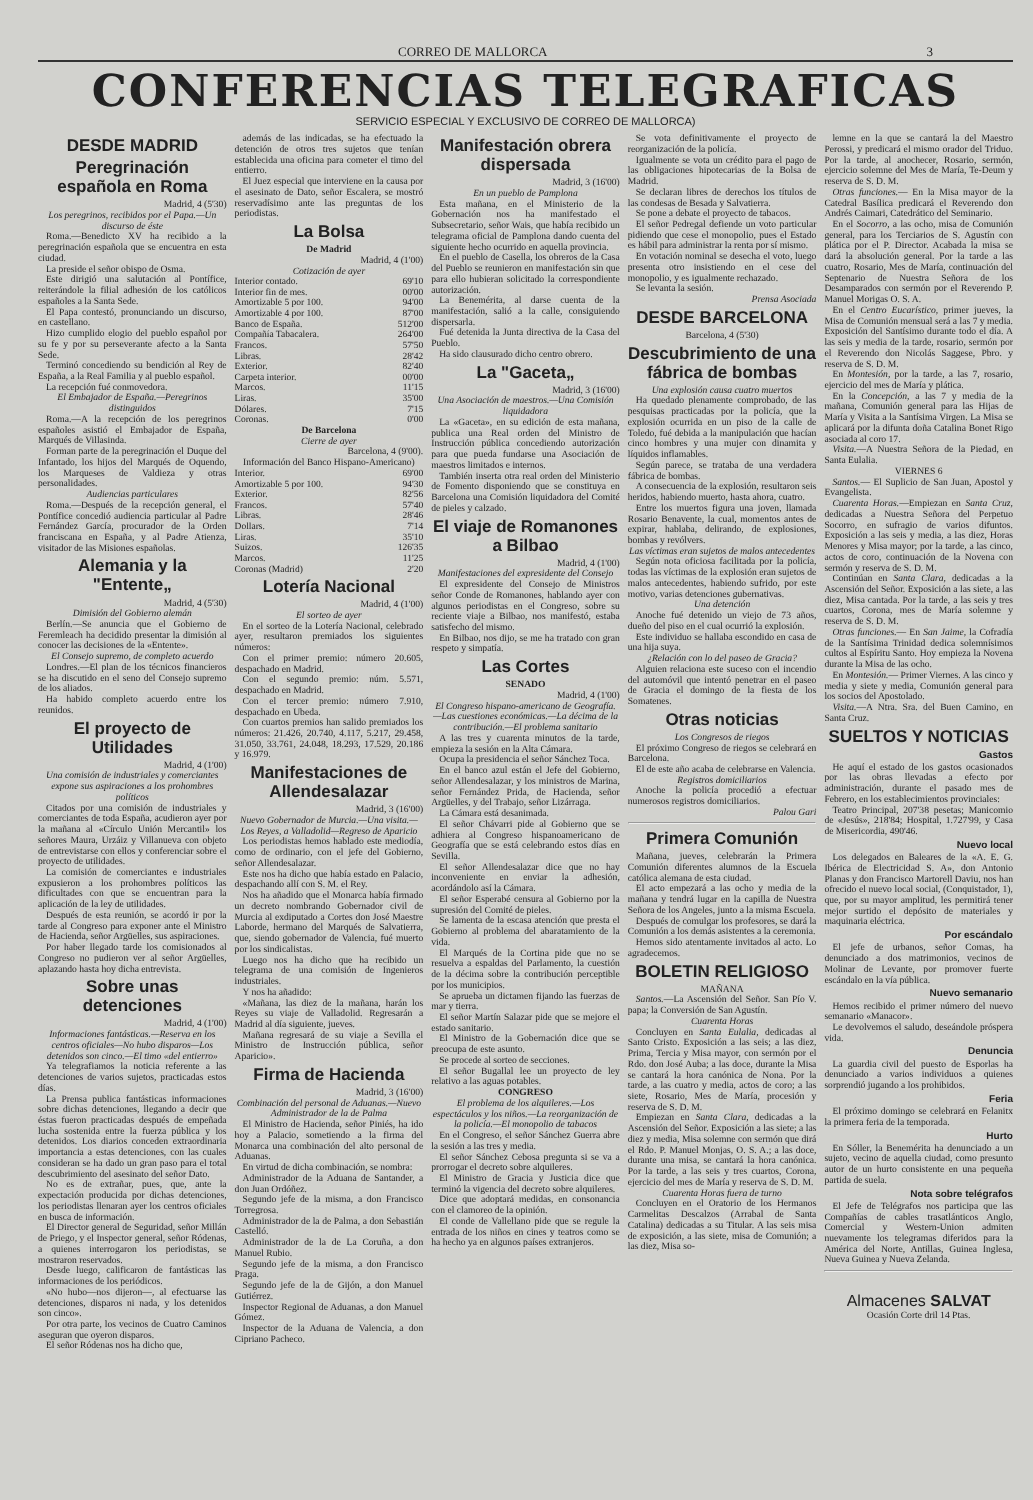CORREO DE MALLORCA 3
CONFERENCIAS TELEGRAFICAS
SERVICIO ESPECIAL Y EXCLUSIVO DE CORREO DE MALLORCA)
DESDE MADRID
Peregrinación española en Roma
Madrid, 4 (5'30)
Los peregrinos, recibidos por el Papa.—Un discurso de éste
Roma.—Benedicto XV ha recibido a la peregrinación española que se encuentra en esta ciudad.
La preside el señor obispo de Osma.
Este dirigió una salutación al Pontífice, reiterándole la filial adhesión de los católicos españoles a la Santa Sede.
El Papa contestó, pronunciando un discurso, en castellano.
Hizo cumplido elogio del pueblo español por su fe y por su perseverante afecto a la Santa Sede.
Terminó concediendo su bendición al Rey de España, a la Real Familia y al pueblo español.
La recepción fué conmovedora.
El Embajador de España.—Peregrinos distinguidos
Roma.—A la recepción de los peregrinos españoles asistió el Embajador de España, Marqués de Villasinda.
Forman parte de la peregrinación el Duque del Infantado, los hijos del Marqués de Oquendo, los Marqueses de Valdieza y otras personalidades.
Audiencias particulares
Roma.—Después de la recepción general, el Pontífice concedió audiencia particular al Padre Fernández García, procurador de la Orden franciscana en España, y al Padre Atienza, visitador de las Misiones españolas.
Alemania y la "Entente„
Madrid, 4 (5'30)
Dimisión del Gobierno alemán
Berlín.—Se anuncia que el Gobierno de Feremleach ha decidido presentar la dimisión al conocer las decisiones de la «Entente».
El Consejo supremo, de completo acuerdo
Londres.—El plan de los técnicos financieros se ha discutido en el seno del Consejo supremo de los aliados.
Ha habido completo acuerdo entre los reunidos.
El proyecto de Utilidades
Madrid, 4 (1'00)
Una comisión de industriales y comerciantes expone sus aspiraciones a los prohombres políticos
Citados por una comisión de industriales y comerciantes de toda España, acudieron ayer por la mañana al «Círculo Unión Mercantil» los señores Maura, Urzáiz y Villanueva con objeto de entrevistarse con ellos y conferenciar sobre el proyecto de utilidades.
La comisión de comerciantes e industriales expusieron a los prohombres políticos las dificultades con que se encuentran para la aplicación de la ley de utilidades.
Después de esta reunión, se acordó ir por la tarde al Congreso para exponer ante el Ministro de Hacienda, señor Argüelles, sus aspiraciones.
Por haber llegado tarde los comisionados al Congreso no pudieron ver al señor Argüelles, aplazando hasta hoy dicha entrevista.
Sobre unas detenciones
Madrid, 4 (1'00)
Informaciones fantásticas.—Reserva en los centros oficiales—No hubo disparos—Los detenidos son cinco.—El timo «del entierro»
Ya telegrafiamos la noticia referente a las detenciones de varios sujetos, practicadas estos días.
La Prensa publica fantásticas informaciones sobre dichas detenciones, llegando a decir que éstas fueron practicadas después de empeñada lucha sostenida entre la fuerza pública y los detenidos. Los diarios conceden extraordinaria importancia a estas detenciones, con las cuales consideran se ha dado un gran paso para el total descubrimiento del asesinato del señor Dato.
No es de extrañar, pues, que, ante la expectación producida por dichas detenciones, los periodistas llenaran ayer los centros oficiales en busca de información.
El Director general de Seguridad, señor Millán de Priego, y el Inspector general, señor Ródenas, a quienes interrogaron los periodistas, se mostraron reservados.
Desde luego, calificaron de fantásticas las informaciones de los periódicos.
«No hubo—nos dijeron—, al efectuarse las detenciones, disparos ni nada, y los detenidos son cinco».
Por otra parte, los vecinos de Cuatro Caminos aseguran que oyeron disparos.
El señor Ródenas nos ha dicho que,
además de las indicadas, se ha efectuado la detención de otros tres sujetos que tenían establecida una oficina para cometer el timo del entierro.
El Juez especial que interviene en la causa por el asesinato de Dato, señor Escalera, se mostró reservadísimo ante las preguntas de los periodistas.
La Bolsa
De Madrid
Madrid, 4 (1'00)
Cotización de ayer
| Interior contado. | 69'10 |
| Interior fin de mes. | 00'00 |
| Amortizable 5 por 100. | 94'00 |
| Amortizable 4 por 100. | 87'00 |
| Banco de España. | 512'00 |
| Compañía Tabacalera. | 264'00 |
| Francos. | 57'50 |
| Libras. | 28'42 |
| Exterior. | 82'40 |
| Carpeta interior. | 00'00 |
| Marcos. | 11'15 |
| Liras. | 35'00 |
| Dólares. | 7'15 |
| Coronas. | 0'00 |
De Barcelona
Cierre de ayer
Barcelona, 4 (9'00).
Información del Banco Hispano-Americano)
| Interior. | 69'00 |
| Amortizable 5 por 100. | 94'30 |
| Exterior. | 82'56 |
| Francos. | 57'40 |
| Libras. | 28'46 |
| Dollars. | 7'14 |
| Liras. | 35'10 |
| Suizos. | 126'35 |
| Marcos. | 11'25 |
| Coronas (Madrid) | 2'20 |
Lotería Nacional
Madrid, 4 (1'00)
El sorteo de ayer
En el sorteo de la Lotería Nacional, celebrado ayer, resultaron premiados los siguientes números:
Con el primer premio: número 20.605, despachado en Madrid.
Con el segundo premio: núm. 5.571, despachado en Madrid.
Con el tercer premio: número 7.910, despachado en Ubeda.
Con cuartos premios han salido premiados los números: 21.426, 20.740, 4.117, 5.217, 29.458, 31.050, 33.761, 24.048, 18.293, 17.529, 20.186 y 16.979.
Manifestaciones de Allendesalazar
Madrid, 3 (16'00)
Nuevo Gobernador de Murcia.—Una visita.—Los Reyes, a Valladolid—Regreso de Aparicio
Los periodistas hemos hablado este mediodía, como de ordinario, con el jefe del Gobierno, señor Allendesalazar.
Este nos ha dicho que había estado en Palacio, despachando allí con S. M. el Rey.
Nos ha añadido que el Monarca había firmado un decreto nombrando Gobernador civil de Murcia al exdiputado a Cortes don José Maestre Laborde, hermano del Marqués de Salvatierra, que, siendo gobernador de Valencia, fué muerto por los sindicalistas.
Luego nos ha dicho que ha recibido un telegrama de una comisión de Ingenieros industriales.
Y nos ha añadido:
«Mañana, las diez de la mañana, harán los Reyes su viaje de Valladolid. Regresarán a Madrid al día siguiente, jueves.
Mañana regresará de su viaje a Sevilla el Ministro de Instrucción pública, señor Aparicio».
Firma de Hacienda
Madrid, 3 (16'00)
Combinación del personal de Aduanas.—Nuevo Administrador de la de Palma
El Ministro de Hacienda, señor Piniés, ha ido hoy a Palacio, sometiendo a la firma del Monarca una combinación del alto personal de Aduanas.
En virtud de dicha combinación, se nombra:
Administrador de la Aduana de Santander, a don Juan Ordóñez.
Segundo jefe de la misma, a don Francisco Torregrosa.
Administrador de la de Palma, a don Sebastián Castelló.
Administrador de la de La Coruña, a don Manuel Rubio.
Segundo jefe de la misma, a don Francisco Praga.
Segundo jefe de la de Gijón, a don Manuel Gutiérrez.
Inspector Regional de Aduanas, a don Manuel Gómez.
Inspector de la Aduana de Valencia, a don Cipriano Pacheco.
Manifestación obrera dispersada
Madrid, 3 (16'00)
En un pueblo de Pamplona
Esta mañana, en el Ministerio de la Gobernación nos ha manifestado el Subsecretario, señor Wais, que había recibido un telegrama oficial de Pamplona dando cuenta del siguiente hecho ocurrido en aquella provincia.
En el pueblo de Casella, los obreros de la Casa del Pueblo se reunieron en manifestación sin que para ello hubieran solicitado la correspondiente autorización.
La Benemérita, al darse cuenta de la manifestación, salió a la calle, consiguiendo dispersarla.
Fué detenida la Junta directiva de la Casa del Pueblo.
Ha sido clausurado dicho centro obrero.
La "Gaceta„
Madrid, 3 (16'00)
Una Asociación de maestros.—Una Comisión liquidadora
La «Gaceta», en su edición de esta mañana, publica una Real orden del Ministro de Instrucción pública concediendo autorización para que pueda fundarse una Asociación de maestros limitados e internos.
También inserta otra real orden del Ministerio de Fomento disponiendo que se constituya en Barcelona una Comisión liquidadora del Comité de pieles y calzado.
El viaje de Romanones a Bilbao
Madrid, 4 (1'00)
Manifestaciones del expresidente del Consejo
El expresidente del Consejo de Ministros señor Conde de Romanones, hablando ayer con algunos periodistas en el Congreso, sobre su reciente viaje a Bilbao, nos manifestó, estaba satisfecho del mismo.
En Bilbao, nos dijo, se me ha tratado con gran respeto y simpatía.
Las Cortes
SENADO
Madrid, 4 (1'00)
El Congreso hispano-americano de Geografía.—Las cuestiones económicas.—La décima de la contribución.—El problema sanitario
A las tres y cuarenta minutos de la tarde, empieza la sesión en la Alta Cámara.
Ocupa la presidencia el señor Sánchez Toca.
En el banco azul están el Jefe del Gobierno, señor Allendesalazar, y los ministros de Marina, señor Fernández Prida, de Hacienda, señor Argüelles, y del Trabajo, señor Lizárraga.
La Cámara está desanimada.
El señor Chávarri pide al Gobierno que se adhiera al Congreso hispanoamericano de Geografía que se está celebrando estos días en Sevilla.
El señor Allendesalazar dice que no hay inconveniente en enviar la adhesión, acordándolo así la Cámara.
El señor Esperabé censura al Gobierno por la supresión del Comité de pieles.
Se lamenta de la escasa atención que presta el Gobierno al problema del abaratamiento de la vida.
El Marqués de la Cortina pide que no se resuelva a espaldas del Parlamento, la cuestión de la décima sobre la contribución perceptible por los municipios.
Se aprueba un dictamen fijando las fuerzas de mar y tierra.
El señor Martín Salazar pide que se mejore el estado sanitario.
El Ministro de la Gobernación dice que se preocupa de este asunto.
Se procede al sorteo de secciones.
El señor Bugallal lee un proyecto de ley relativo a las aguas potables.
CONGRESO
El problema de los alquileres.—Los espectáculos y los niños.—La reorganización de la policía.—El monopolio de tabacos
En el Congreso, el señor Sánchez Guerra abre la sesión a las tres y media.
El señor Sánchez Cebosa pregunta si se va a prorrogar el decreto sobre alquileres.
El Ministro de Gracia y Justicia dice que terminó la vigencia del decreto sobre alquileres.
Dice que adoptará medidas, en consonancia con el clamoreo de la opinión.
El conde de Vallellano pide que se regule la entrada de los niños en cines y teatros como se ha hecho ya en algunos países extranjeros.
Se vota definitivamente el proyecto de reorganización de la policía.
Igualmente se vota un crédito para el pago de las obligaciones hipotecarias de la Bolsa de Madrid.
Se declaran libres de derechos los títulos de las condesas de Besada y Salvatierra.
Se pone a debate el proyecto de tabacos.
El señor Pedregal defiende un voto particular pidiendo que cese el monopolio, pues el Estado es hábil para administrar la renta por sí mismo.
En votación nominal se desecha el voto, luego presenta otro insistiendo en el cese del monopolio, y es igualmente rechazado.
Se levanta la sesión.
Prensa Asociada
DESDE BARCELONA
Barcelona, 4 (5'30)
Descubrimiento de una fábrica de bombas
Una explosión causa cuatro muertos
Ha quedado plenamente comprobado, de las pesquisas practicadas por la policía, que la explosión ocurrida en un piso de la calle de Toledo, fué debida a la manipulación que hacían cinco hombres y una mujer con dinamita y líquidos inflamables.
Según parece, se trataba de una verdadera fábrica de bombas.
A consecuencia de la explosión, resultaron seis heridos, habiendo muerto, hasta ahora, cuatro.
Entre los muertos figura una joven, llamada Rosario Benavente, la cual, momentos antes de expirar, hablaba, delirando, de explosiones, bombas y revólvers.
Las víctimas eran sujetos de malos antecedentes
Según nota oficiosa facilitada por la policía, todas las víctimas de la explosión eran sujetos de malos antecedentes, habiendo sufrido, por este motivo, varias detenciones gubernativas.
Una detención
Anoche fué detenido un viejo de 73 años, dueño del piso en el cual ocurrió la explosión.
Este individuo se hallaba escondido en casa de una hija suya.
¿Relación con lo del paseo de Gracia?
Alguien relaciona este suceso con el incendio del automóvil que intentó penetrar en el paseo de Gracia el domingo de la fiesta de los Somatenes.
Otras noticias
Los Congresos de riegos
El próximo Congreso de riegos se celebrará en Barcelona.
El de este año acaba de celebrarse en Valencia.
Registros domiciliarios
Anoche la policía procedió a efectuar numerosos registros domiciliarios.
Palou Gari
Primera Comunión
Mañana, jueves, celebrarán la Primera Comunión diferentes alumnos de la Escuela católica alemana de esta ciudad.
El acto empezará a las ocho y media de la mañana y tendrá lugar en la capilla de Nuestra Señora de los Angeles, junto a la misma Escuela.
Después de comulgar los profesores, se dará la Comunión a los demás asistentes a la ceremonia.
Hemos sido atentamente invitados al acto. Lo agradecemos.
BOLETIN RELIGIOSO
MAÑANA
Santos.—La Ascensión del Señor. San Pío V. papa; la Conversión de San Agustín.
Cuarenta Horas
Concluyen en Santa Eulalia, dedicadas al Santo Cristo. Exposición a las seis; a las diez, Prima, Tercia y Misa mayor, con sermón por el Rdo. don José Auba; a las doce, durante la Misa se cantará la hora canónica de Nona. Por la tarde, a las cuatro y media, actos de coro; a las siete, Rosario, Mes de María, procesión y reserva de S. D. M.
Empiezan en Santa Clara, dedicadas a la Ascensión del Señor. Exposición a las siete; a las diez y media, Misa solemne con sermón que dirá el Rdo. P. Manuel Monjas, O. S. A.; a las doce, durante una misa, se cantará la hora canónica. Por la tarde, a las seis y tres cuartos, Corona, ejercicio del mes de María y reserva de S. D. M.
Cuarenta Horas fuera de turno
Concluyen en el Oratorio de los Hermanos Carmelitas Descalzos (Arrabal de Santa Catalina) dedicadas a su Titular. A las seis misa de exposición, a las siete, misa de Comunión; a las diez, Misa so-
lemne en la que se cantará la del Maestro Perossi, y predicará el mismo orador del Triduo. Por la tarde, al anochecer, Rosario, sermón, ejercicio solemne del Mes de María, Te-Deum y reserva de S. D. M.
Otras funciones.— En la Misa mayor de la Catedral Basílica predicará el Reverendo don Andrés Caimari, Catedrático del Seminario.
En el Socorro, a las ocho, misa de Comunión general, para los Terciarios de S. Agustín con plática por el P. Director. Acabada la misa se dará la absolución general. Por la tarde a las cuatro, Rosario, Mes de María, continuación del Septenario de Nuestra Señora de los Desamparados con sermón por el Reverendo P. Manuel Morigas O. S. A.
En el Centro Eucarístico, primer jueves, la Misa de Comunión mensual será a las 7 y media. Exposición del Santísimo durante todo el día. A las seis y media de la tarde, rosario, sermón por el Reverendo don Nicolás Saggese, Pbro. y reserva de S. D. M.
En Montesión, por la tarde, a las 7, rosario, ejercicio del mes de María y plática.
En la Concepción, a las 7 y media de la mañana, Comunión general para las Hijas de María y Visita a la Santísima Virgen. La Misa se aplicará por la difunta doña Catalina Bonet Rigo asociada al coro 17.
Visita.—A Nuestra Señora de la Piedad, en Santa Eulalia.
VIERNES 6
Santos.— El Suplicio de San Juan, Apostol y Evangelista.
Cuarenta Horas.—Empiezan en Santa Cruz, dedicadas a Nuestra Señora del Perpetuo Socorro, en sufragio de varios difuntos. Exposición a las seis y media, a las diez, Horas Menores y Misa mayor; por la tarde, a las cinco, actos de coro, continuación de la Novena con sermón y reserva de S. D. M.
Continúan en Santa Clara, dedicadas a la Ascensión del Señor. Exposición a las siete, a las diez, Misa cantada. Por la tarde, a las seis y tres cuartos, Corona, mes de María solemne y reserva de S. D. M.
Otras funciones.— En San Jaime, la Cofradía de la Santísima Trinidad dedica solemnísimos cultos al Espíritu Santo. Hoy empieza la Novena durante la Misa de las ocho.
En Montesión.— Primer Viernes. A las cinco y media y siete y media, Comunión general para los socios del Apostolado.
Visita.—A Ntra. Sra. del Buen Camino, en Santa Cruz.
SUELTOS Y NOTICIAS
Gastos
He aquí el estado de los gastos ocasionados por las obras llevadas a efecto por administración, durante el pasado mes de Febrero, en los establecimientos provinciales:
Teatro Principal, 207'38 pesetas; Manicomio de «Jesús», 218'84; Hospital, 1.727'99, y Casa de Misericordia, 490'46.
Nuevo local
Los delegados en Baleares de la «A. E. G. Ibérica de Electricidad S. A», don Antonio Planas y don Francisco Martorell Daviu, nos han ofrecido el nuevo local social, (Conquistador, 1), que, por su mayor amplitud, les permitirá tener mejor surtido el depósito de materiales y maquinaria eléctrica.
Por escándalo
El jefe de urbanos, señor Comas, ha denunciado a dos matrimonios, vecinos de Molinar de Levante, por promover fuerte escándalo en la vía pública.
Nuevo semanario
Hemos recibido el primer número del nuevo semanario «Manacor».
Le devolvemos el saludo, deseándole próspera vida.
Denuncia
La guardia civil del puesto de Esporlas ha denunciado a varios individuos a quienes sorprendió jugando a los prohibidos.
Feria
El próximo domingo se celebrará en Felanitx la primera feria de la temporada.
Hurto
En Sóller, la Benemérita ha denunciado a un sujeto, vecino de aquella ciudad, como presunto autor de un hurto consistente en una pequeña partida de suela.
Nota sobre telégrafos
El Jefe de Telégrafos nos participa que las Compañías de cables trasatlánticos Anglo, Comercial y Western-Union admiten nuevamente los telegramas diferidos para la América del Norte, Antillas, Guinea Inglesa, Nueva Guinea y Nueva Zelanda.
Almacenes SALVAT
Ocasión Corte dril 14 Ptas.